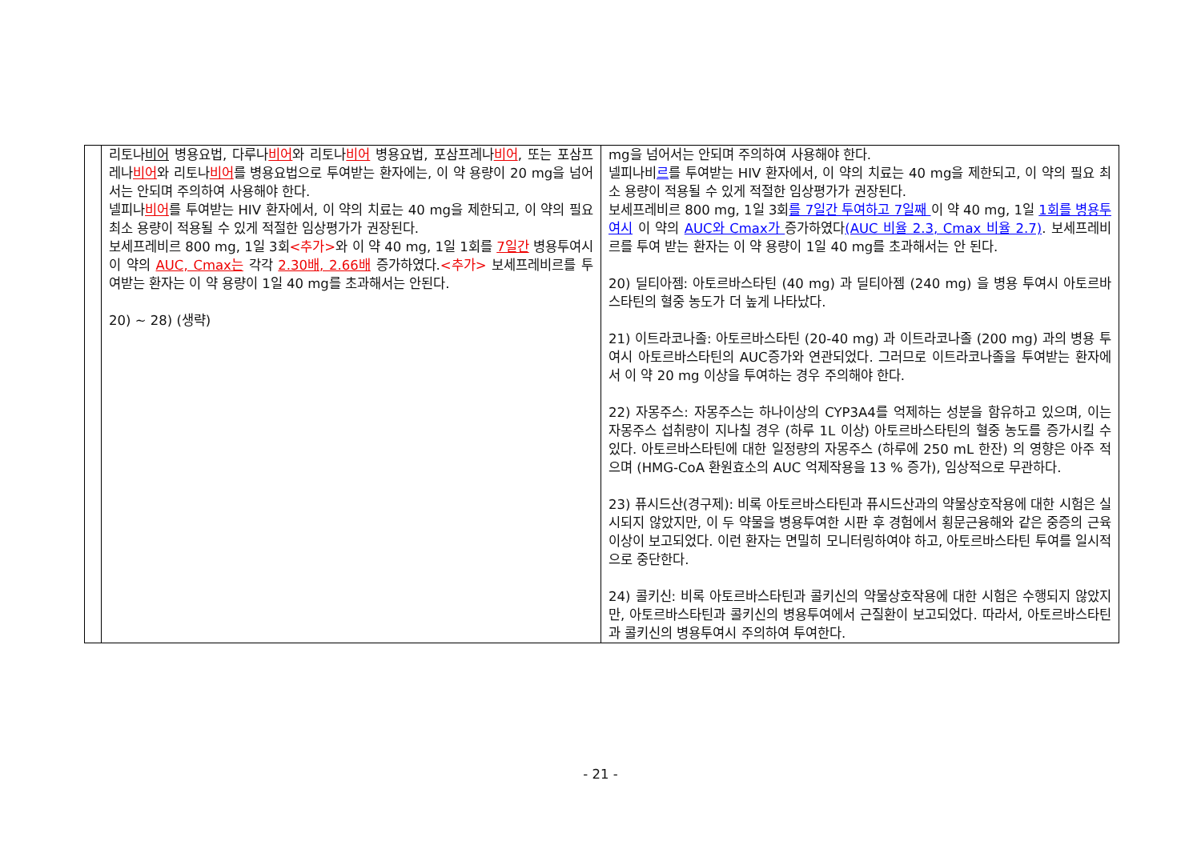| | 리토나 비어 병용요법, 다루나 비어 와 리토나 비어 병용요법, 포삼프레나 비어 , 또는 포삼프레나 비어 와 리토나 비어 를 병용요법으로 투여받는 환자에는, 이 약 용량이 20 mg을 넘어서는 안되며 주의하여 사용해야 한다. 넬피나 비어 를 투여받는 HIV 환자에서, 이 약의 치료는 40 mg을 제한되고, 이 약의 필요 최소 용량이 적용될 수 있게 적절한 임상평가가 권장된다. 보세프레비르 800 mg, 1일 3회 <추가> 와 이 약 40 mg, 1일 1회를 7일간 병용투여시 이 약의 AUC, Cmax는 각각 2.30배, 2.66배 증가하였다. <추가> 보세프레비르를 투여받는 환자는 이 약 용량이 1일 40 mg를 초과해서는 안된다. 20) ~ 28) (생략) | mg을 넘어서는 안되며 주의하여 사용해야 한다. 넬피나비 르 를 투여받는 HIV 환자에서, 이 약의 치료는 40 mg을 제한되고, 이 약의 필요 최소 용량이 적용될 수 있게 적절한 임상평가가 권장된다. 보세프레비르 800 mg, 1일 3회 를 7일간 투여하고 7일째 이 약 40 mg, 1일 1회를 병용투여시 이 약의 AUC와 Cmax가 증가하였다 (AUC 비율 2.3, Cmax 비율 2.7) . 보세프레비르를 투여 받는 환자는 이 약 용량이 1일 40 mg를 초과해서는 안 된다. 20) 딜티아젬: 아토르바스타틴 (40 mg) 과 딜티아젬 (240 mg) 을 병용 투여시 아토르바스타틴의 혈중 농도가 더 높게 나타났다. 21) 이트라코나졸: 아토르바스타틴 (20-40 mg) 과 이트라코나졸 (200 mg) 과의 병용 투여시 아토르바스타틴의 AUC증가와 연관되었다. 그러므로 이트라코나졸을 투여받는 환자에서 이 약 20 mg 이상을 투여하는 경우 주의해야 한다. 22) 자몽주스: 자몽주스는 하나이상의 CYP3A4를 억제하는 성분을 함유하고 있으며, 이는 자몽주스 섭취량이 지나칠 경우 (하루 1L 이상) 아토르바스타틴의 혈중 농도를 증가시킬 수 있다. 아토르바스타틴에 대한 일정량의 자몽주스 (하루에 250 mL 한잔) 의 영향은 아주 적으며 (HMG-CoA 환원효소의 AUC 억제작용을 13 % 증가), 임상적으로 무관하다. 23) 퓨시드산(경구제): 비록 아토르바스타틴과 퓨시드산과의 약물상호작용에 대한 시험은 실시되지 않았지만, 이 두 약물을 병용투여한 시판 후 경험에서 횡문근융해와 같은 중증의 근육이상이 보고되었다. 이런 환자는 면밀히 모니터링하여야 하고, 아토르바스타틴 투여를 일시적으로 중단한다. 24) 콜키신: 비록 아토르바스타틴과 콜키신의 약물상호작용에 대한 시험은 수행되지 않았지만, 아토르바스타틴과 콜키신의 병용투여에서 근질환이 보고되었다. 따라서, 아토르바스타틴과 콜키신의 병용투여시 주의하여 투여한다. |
- 21 -